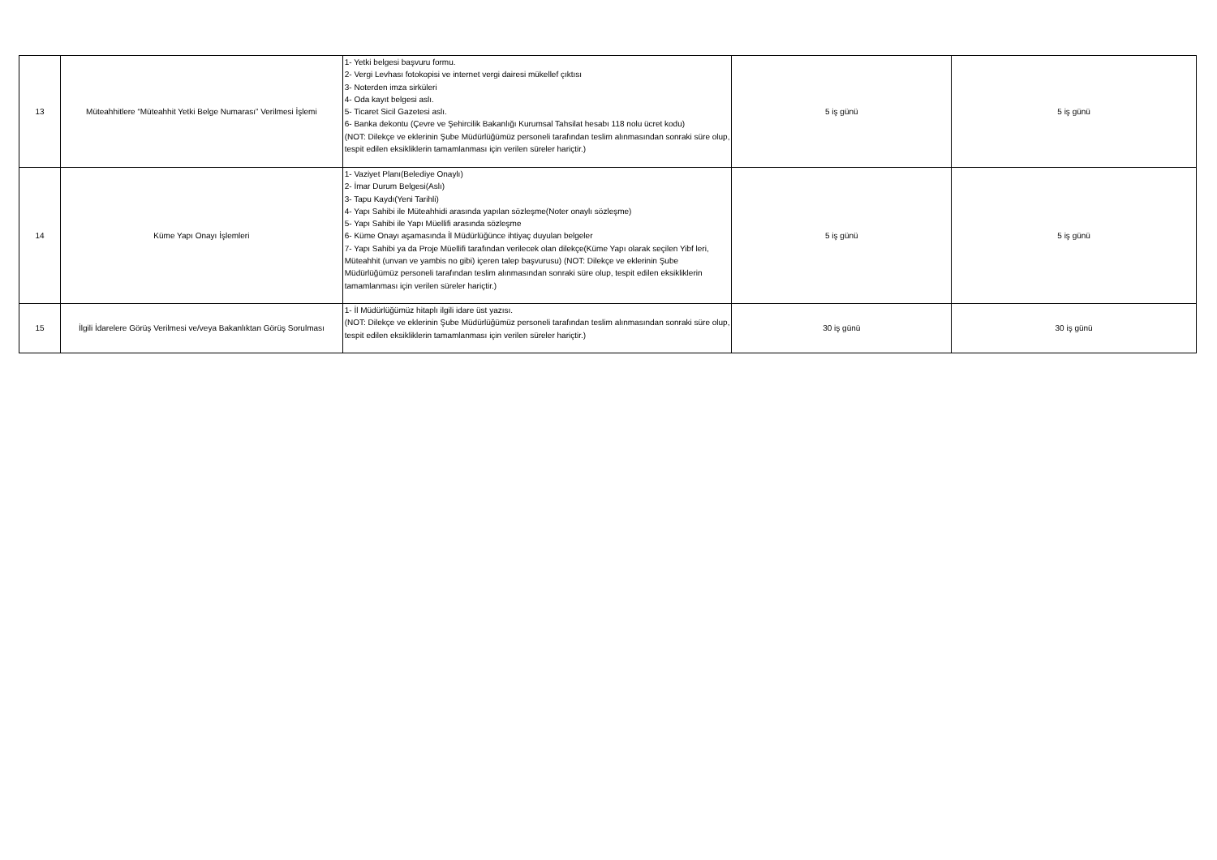| 13 | Müteahhitlere “Müteahhit Yetki Belge Numarası” Verilmesi İşlemi | 1- Yetki belgesi başvuru formu. 2- Vergi Levhası fotokopisi ve internet vergi dairesi mükellef çıktısı 3- Noterden imza sirküleri 4- Oda kayıt belgesi aslı. 5- Ticaret Sicil Gazetesi aslı. 6- Banka dekontu (Çevre ve Şehircilik Bakanlığı Kurumsal Tahsilat hesabı 118 nolu ücret kodu) (NOT: Dilekçe ve eklerinin Şube Müdürlüğümüz personeli tarafından teslim alınmasından sonraki süre olup, tespit edilen eksikliklerin tamamlanması için verilen süreler hariçtir.) | 5 iş günü | 5 iş günü |
| 14 | Küme Yapı Onayı İşlemleri | 1- Vaziyet Planı(Belediye Onaylı) 2- İmar Durum Belgesi(Aslı) 3- Tapu Kaydı(Yeni Tarihli) 4- Yapı Sahibi ile Müteahhidi arasında yapılan sözleşme(Noter onaylı sözleşme) 5- Yapı Sahibi ile Yapı Müellifi arasında sözleşme 6- Küme Onayı aşamasında İl Müdürlüğünce ihtiyaç duyulan belgeler 7- Yapı Sahibi ya da Proje Müellifi tarafından verilecek olan dilekçe(Küme Yapı olarak seçilen Yibf leri, Müteahhit (unvan ve yambis no gibi) içeren talep başvurusu) (NOT: Dilekçe ve eklerinin Şube Müdürlüğümüz personeli tarafından teslim alınmasından sonraki süre olup, tespit edilen eksikliklerin tamamlanması için verilen süreler hariçtir.) | 5 iş günü | 5 iş günü |
| 15 | İlgili İdarelere Görüş Verilmesi ve/veya Bakanlıktan Görüş Sorulması | 1- İl Müdürlüğümüz hitaplı ilgili idare üst yazısı. (NOT: Dilekçe ve eklerinin Şube Müdürlüğümüz personeli tarafından teslim alınmasından sonraki süre olup, tespit edilen eksikliklerin tamamlanması için verilen süreler hariçtir.) | 30 iş günü | 30 iş günü |